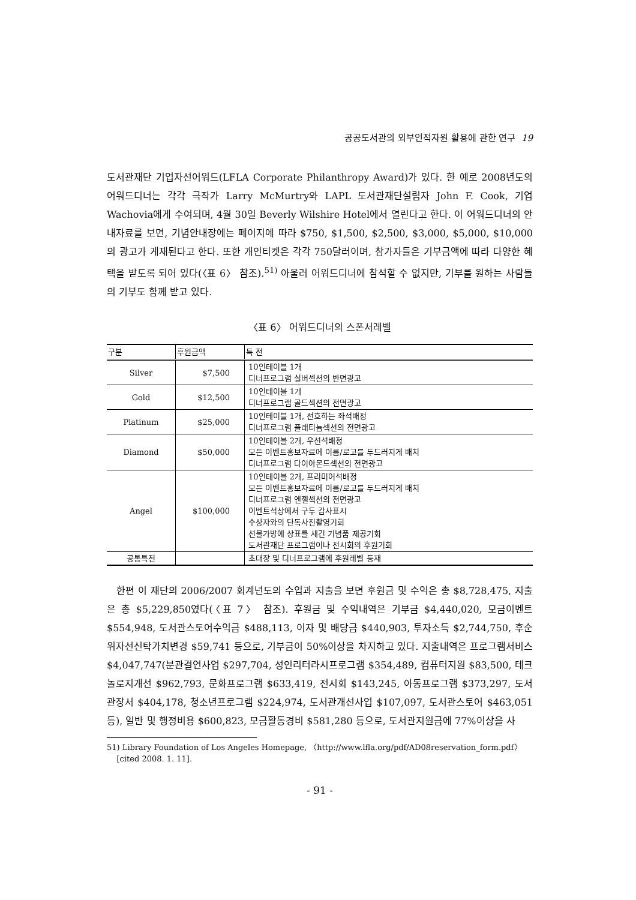공공도서관의 외부인적자원 활용에 관한 연구 19
도서관재단 기업자선어워드(LFLA Corporate Philanthropy Award)가 있다. 한 예로 2008년도의 어워드디너는 각각 극작가 Larry McMurtry와 LAPL 도서관재단설립자 John F. Cook, 기업 Wachovia에게 수여되며, 4월 30일 Beverly Wilshire Hotel에서 열린다고 한다. 이 어워드디너의 안내자료를 보면, 기념안내장에는 페이지에 따라 $750, $1,500, $2,500, $3,000, $5,000, $10,000의 광고가 게재된다고 한다. 또한 개인티켓은 각각 750달러이며, 참가자들은 기부금액에 따라 다양한 혜택을 받도록 되어 있다(〈표 6〉 참조).<sup>51)</sup> 아울러 어워드디너에 참석할 수 없지만, 기부를 원하는 사람들의 기부도 함께 받고 있다.
〈표 6〉 어워드디너의 스폰서레벨
| 구분 | 후원금액 | 특 전 |
| --- | --- | --- |
| Silver | $7,500 | 10인테이블 1개 디너프로그램 실버섹션의 반면광고 |
| Gold | $12,500 | 10인테이블 1개 디너프로그램 골드섹션의 전면광고 |
| Platinum | $25,000 | 10인테이블 1개, 선호하는 좌석배정 디너프로그램 플래티늄섹션의 전면광고 |
| Diamond | $50,000 | 10인테이블 2개, 우선석배정 모든 이벤트홍보자료에 이름/로고를 두드러지게 배치 디너프로그램 다이아몬드섹션의 전면광고 |
| Angel | $100,000 | 10인테이블 2개, 프리미어석배정 모든 이벤트홍보자료에 이름/로고를 두드러지게 배치 디너프로그램 엔젤섹션의 전면광고 이벤트석상에서 구두 감사표시 수상자와의 단독사진촬영기회 선물가방에 상표를 새긴 기념품 제공기회 도서관재단 프로그램이나 전시회의 후원기회 |
| 공통특전 | | 초대장 및 디너프로그램에 후원레벨 등재 |
한편 이 재단의 2006/2007 회계년도의 수입과 지출을 보면 후원금 및 수익은 총 $8,728,475, 지출은 총 $5,229,850였다(〈표 7〉 참조). 후원금 및 수익내역은 기부금 $4,440,020, 모금이벤트 $554,948, 도서관스토어수익금 $488,113, 이자 및 배당금 $440,903, 투자소득 $2,744,750, 후순위자선신탁가치변경 $59,741 등으로, 기부금이 50%이상을 차지하고 있다. 지출내역은 프로그램서비스 $4,047,747(분관결연사업 $297,704, 성인리터라시프로그램 $354,489, 컴퓨터지원 $83,500, 테크놀로지개선 $962,793, 문화프로그램 $633,419, 전시회 $143,245, 아동프로그램 $373,297, 도서관장서 $404,178, 청소년프로그램 $224,974, 도서관개선사업 $107,097, 도서관스토어 $463,051 등), 일반 및 행정비용 $600,823, 모금활동경비 $581,280 등으로, 도서관지원금에 77%이상을 사
51) Library Foundation of Los Angeles Homepage, 〈http://www.lfla.org/pdf/AD08reservation_form.pdf〉
[cited 2008. 1. 11].
- 91 -